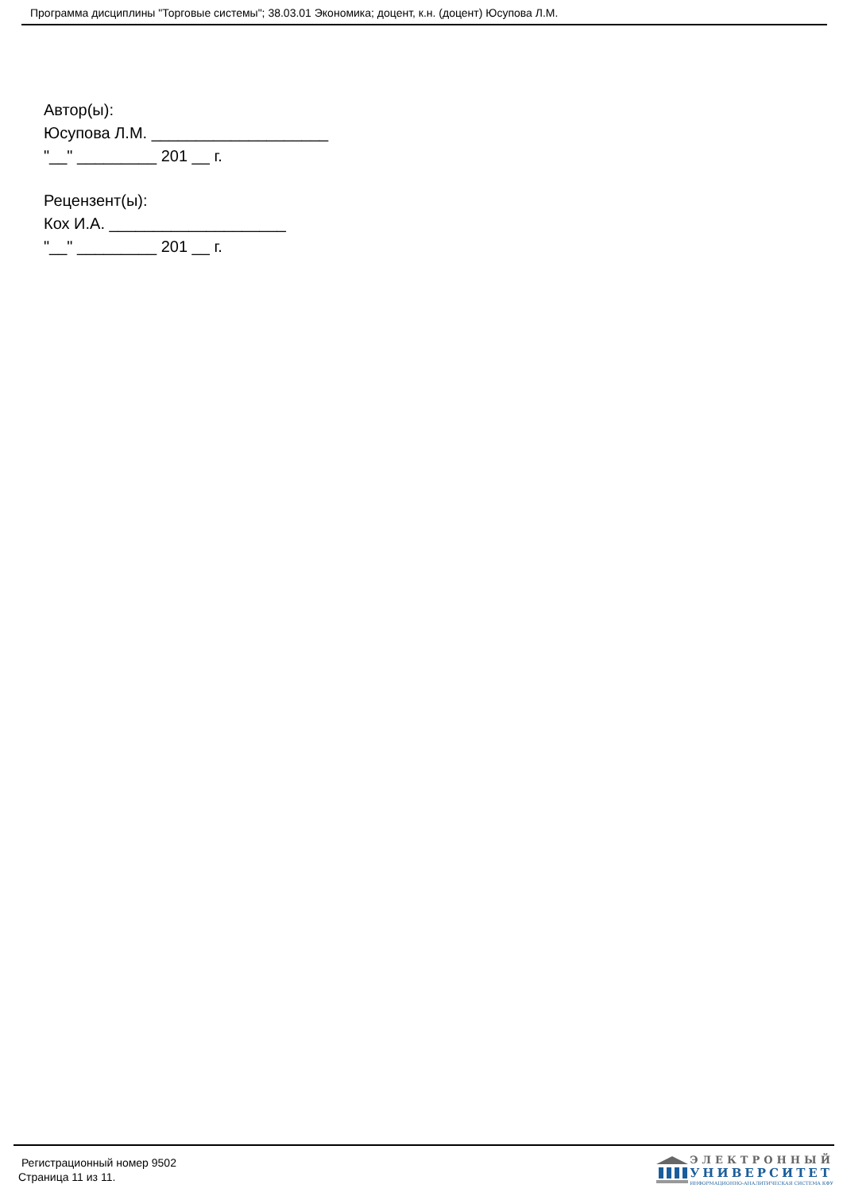Программа дисциплины "Торговые системы"; 38.03.01 Экономика; доцент, к.н. (доцент) Юсупова Л.М.
Автор(ы):
Юсупова Л.М. ____________________
"__" _________ 201 __ г.
Рецензент(ы):
Кох И.А. ____________________
"__" _________ 201 __ г.
Регистрационный номер 9502
Страница 11 из 11.
ЭЛЕКТРОННЫЙ
УНИВЕРСИТЕТ
ИНФОРМАЦИОННО-АНАЛИТИЧЕСКАЯ СИСТЕМА КФУ